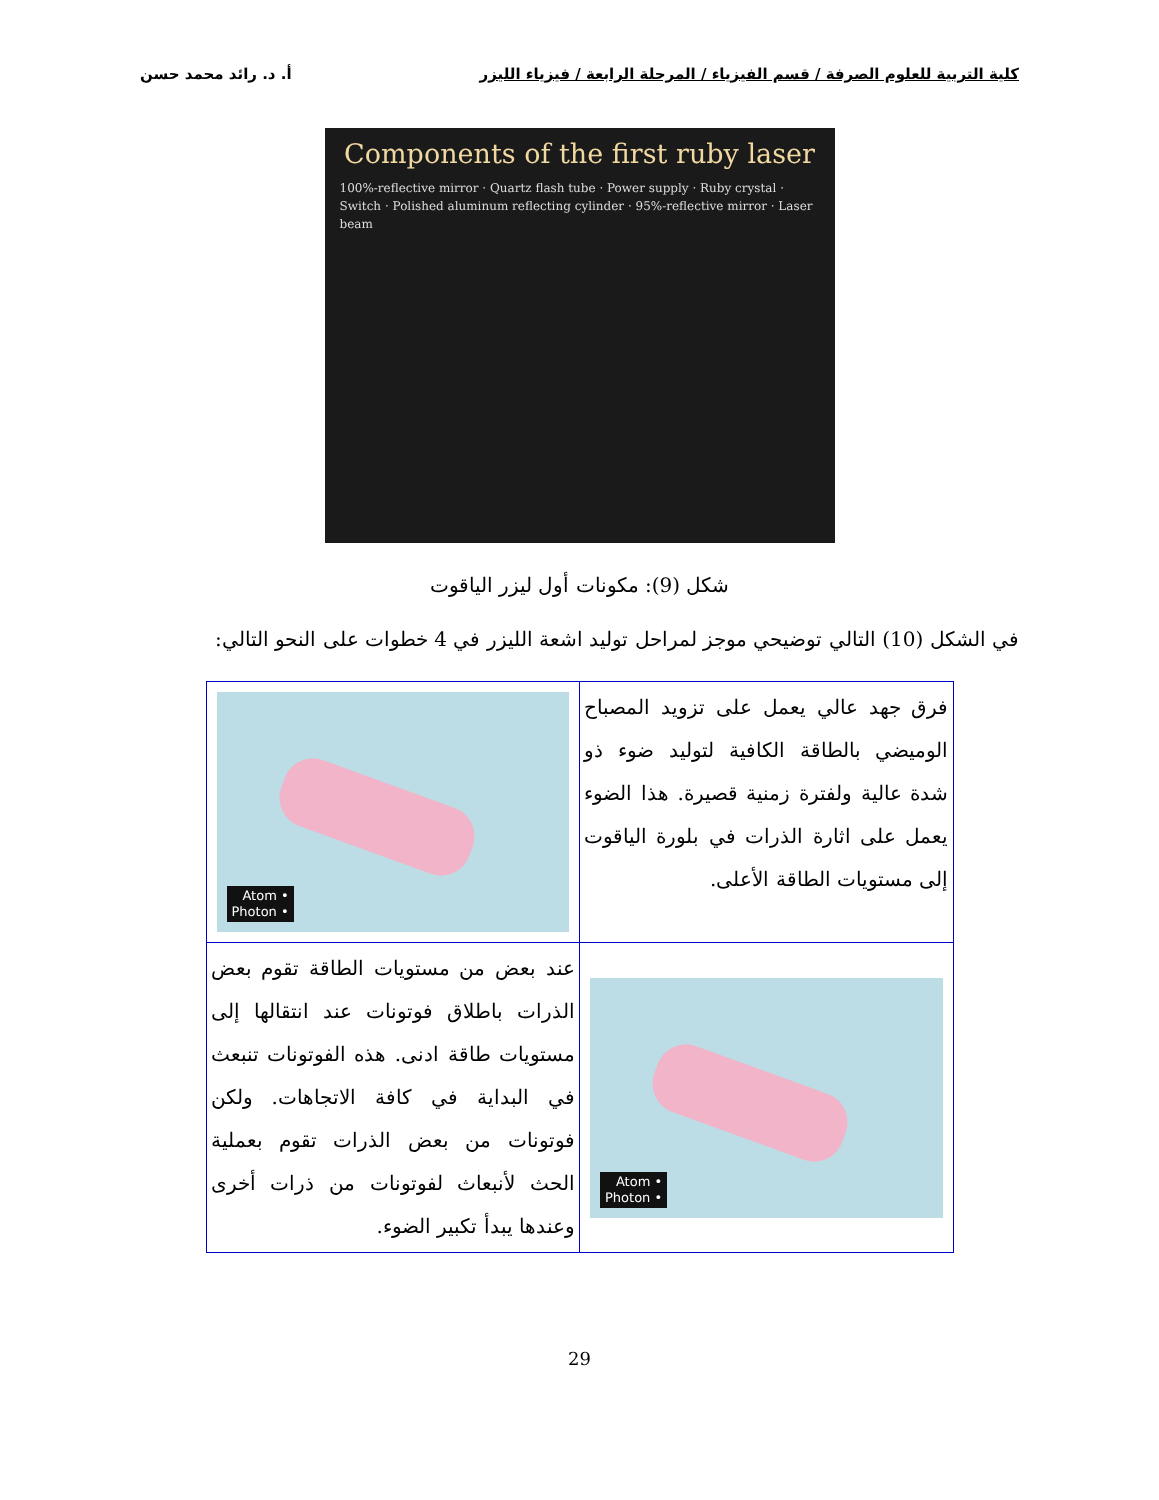كلية التربية للعلوم الصرفة / قسم الفيزياء / المرحلة الرابعة / فيزياء الليزر أ. د. رائد محمد حسن
Components of the first ruby laser
100%-reflective mirror · Quartz flash tube · Power supply · Ruby crystal · Switch · Polished aluminum reflecting cylinder · 95%-reflective mirror · Laser beam
شكل (9): مكونات أول ليزر الياقوت
في الشكل (10) التالي توضيحي موجز لمراحل توليد اشعة الليزر في 4 خطوات على النحو التالي:
| فرق جهد عالي يعمل على تزويد المصباح الوميضي بالطاقة الكافية لتوليد ضوء ذو شدة عالية ولفترة زمنية قصيرة. هذا الضوء يعمل على اثارة الذرات في بلورة الياقوت إلى مستويات الطاقة الأعلى. | • Atom • Photon |
| • Atom • Photon | عند بعض من مستويات الطاقة تقوم بعض الذرات باطلاق فوتونات عند انتقالها إلى مستويات طاقة ادنى. هذه الفوتونات تنبعث في البداية في كافة الاتجاهات. ولكن فوتونات من بعض الذرات تقوم بعملية الحث لأنبعاث لفوتونات من ذرات أخرى وعندها يبدأ تكبير الضوء. |
29